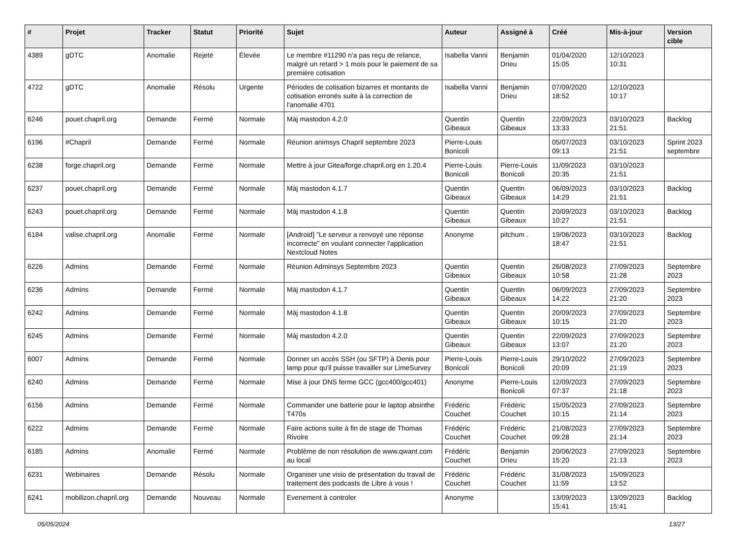| # | Projet | Tracker | Statut | Priorité | Sujet | Auteur | Assigné à | Créé | Mis-à-jour | Version cible |
| --- | --- | --- | --- | --- | --- | --- | --- | --- | --- | --- |
| 4389 | gDTC | Anomalie | Rejeté | Élevée | Le membre #11290 n'a pas reçu de relance, malgré un retard > 1 mois pour le paiement de sa première cotisation | Isabella Vanni | Benjamin Drieu | 01/04/2020 15:05 | 12/10/2023 10:31 | |
| 4722 | gDTC | Anomalie | Résolu | Urgente | Périodes de cotisation bizarres et montants de cotisation erronés suite à la correction de l'anomalie 4701 | Isabella Vanni | Benjamin Drieu | 07/09/2020 18:52 | 12/10/2023 10:17 | |
| 6246 | pouet.chapril.org | Demande | Fermé | Normale | Màj mastodon 4.2.0 | Quentin Gibeaux | Quentin Gibeaux | 22/09/2023 13:33 | 03/10/2023 21:51 | Backlog |
| 6196 | #Chapril | Demande | Fermé | Normale | Réunion animsys Chapril septembre 2023 | Pierre-Louis Bonicoli | | 05/07/2023 09:13 | 03/10/2023 21:51 | Sprint 2023 septembre |
| 6238 | forge.chapril.org | Demande | Fermé | Normale | Mettre à jour Gitea/forge.chapril.org en 1.20.4 | Pierre-Louis Bonicoli | Pierre-Louis Bonicoli | 11/09/2023 20:35 | 03/10/2023 21:51 | |
| 6237 | pouet.chapril.org | Demande | Fermé | Normale | Màj mastodon 4.1.7 | Quentin Gibeaux | Quentin Gibeaux | 06/09/2023 14:29 | 03/10/2023 21:51 | Backlog |
| 6243 | pouet.chapril.org | Demande | Fermé | Normale | Màj mastodon 4.1.8 | Quentin Gibeaux | Quentin Gibeaux | 20/09/2023 10:27 | 03/10/2023 21:51 | Backlog |
| 6184 | valise.chapril.org | Anomalie | Fermé | Normale | [Android] "Le serveur a renvoyé une réponse incorrecte" en voulant connecter l'application Nextcloud Notes | Anonyme | pitchum . | 19/06/2023 18:47 | 03/10/2023 21:51 | Backlog |
| 6226 | Admins | Demande | Fermé | Normale | Réunion Adminsys Septembre 2023 | Quentin Gibeaux | Quentin Gibeaux | 26/08/2023 10:58 | 27/09/2023 21:28 | Septembre 2023 |
| 6236 | Admins | Demande | Fermé | Normale | Màj mastodon 4.1.7 | Quentin Gibeaux | Quentin Gibeaux | 06/09/2023 14:22 | 27/09/2023 21:20 | Septembre 2023 |
| 6242 | Admins | Demande | Fermé | Normale | Màj mastodon 4.1.8 | Quentin Gibeaux | Quentin Gibeaux | 20/09/2023 10:15 | 27/09/2023 21:20 | Septembre 2023 |
| 6245 | Admins | Demande | Fermé | Normale | Màj mastodon 4.2.0 | Quentin Gibeaux | Quentin Gibeaux | 22/09/2023 13:07 | 27/09/2023 21:20 | Septembre 2023 |
| 6007 | Admins | Demande | Fermé | Normale | Donner un accès SSH (ou SFTP) à Denis pour lamp pour qu'il puisse travailler sur LimeSurvey | Pierre-Louis Bonicoli | Pierre-Louis Bonicoli | 29/10/2022 20:09 | 27/09/2023 21:19 | Septembre 2023 |
| 6240 | Admins | Demande | Fermé | Normale | Mise à jour DNS ferme GCC (gcc400/gcc401) | Anonyme | Pierre-Louis Bonicoli | 12/09/2023 07:37 | 27/09/2023 21:18 | Septembre 2023 |
| 6156 | Admins | Demande | Fermé | Normale | Commander une batterie pour le laptop absinthe T470s | Frédéric Couchet | Frédéric Couchet | 15/05/2023 10:15 | 27/09/2023 21:14 | Septembre 2023 |
| 6222 | Admins | Demande | Fermé | Normale | Faire actions suite à fin de stage de Thomas Rivoire | Frédéric Couchet | Frédéric Couchet | 21/08/2023 09:28 | 27/09/2023 21:14 | Septembre 2023 |
| 6185 | Admins | Anomalie | Fermé | Normale | Problème de non résolution de www.qwant.com au local | Frédéric Couchet | Benjamin Drieu | 20/06/2023 15:20 | 27/09/2023 21:13 | Septembre 2023 |
| 6231 | Webinaires | Demande | Résolu | Normale | Organiser une visio de présentation du travail de traitement des podcasts de Libre à vous ! | Frédéric Couchet | Frédéric Couchet | 31/08/2023 11:59 | 15/09/2023 13:52 | |
| 6241 | mobilizon.chapril.org | Demande | Nouveau | Normale | Evenement à controler | Anonyme | | 13/09/2023 15:41 | 13/09/2023 15:41 | Backlog |
05/05/2024 13/27